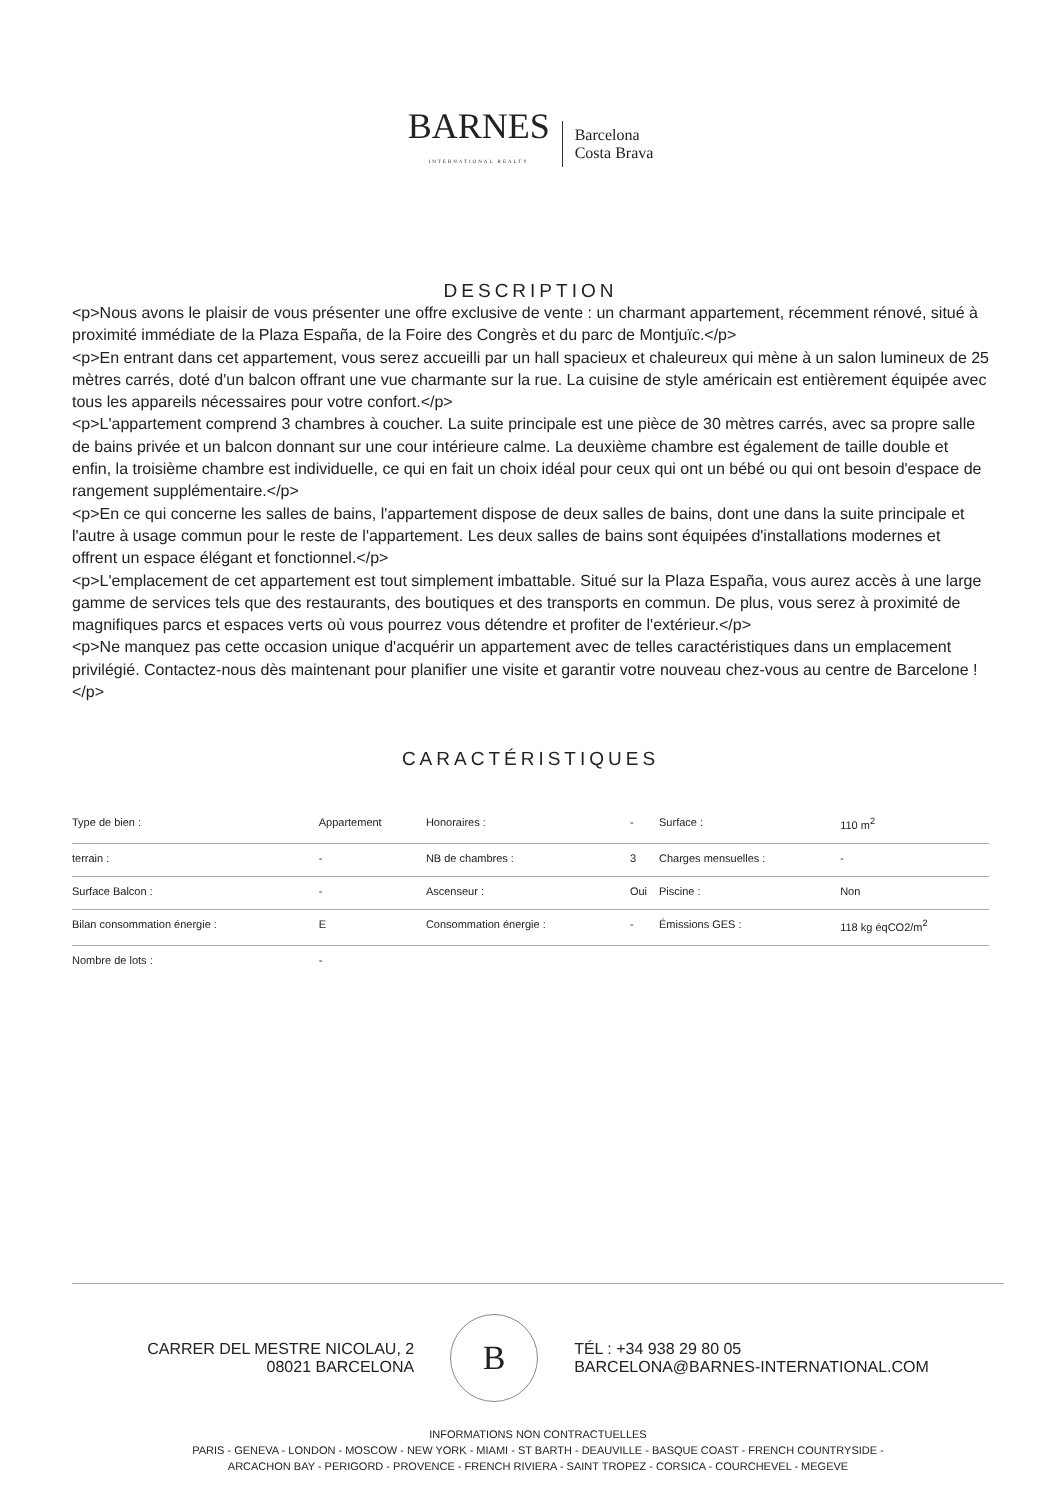BARNES
INTERNATIONAL REALTY
Barcelona
Costa Brava
DESCRIPTION
<p>Nous avons le plaisir de vous présenter une offre exclusive de vente : un charmant appartement, récemment rénové, situé à proximité immédiate de la Plaza España, de la Foire des Congrès et du parc de Montjuïc.</p>
<p>En entrant dans cet appartement, vous serez accueilli par un hall spacieux et chaleureux qui mène à un salon lumineux de 25 mètres carrés, doté d'un balcon offrant une vue charmante sur la rue. La cuisine de style américain est entièrement équipée avec tous les appareils nécessaires pour votre confort.</p>
<p>L'appartement comprend 3 chambres à coucher. La suite principale est une pièce de 30 mètres carrés, avec sa propre salle de bains privée et un balcon donnant sur une cour intérieure calme. La deuxième chambre est également de taille double et enfin, la troisième chambre est individuelle, ce qui en fait un choix idéal pour ceux qui ont un bébé ou qui ont besoin d'espace de rangement supplémentaire.</p>
<p>En ce qui concerne les salles de bains, l'appartement dispose de deux salles de bains, dont une dans la suite principale et l'autre à usage commun pour le reste de l'appartement. Les deux salles de bains sont équipées d'installations modernes et offrent un espace élégant et fonctionnel.</p>
<p>L'emplacement de cet appartement est tout simplement imbattable. Situé sur la Plaza España, vous aurez accès à une large gamme de services tels que des restaurants, des boutiques et des transports en commun. De plus, vous serez à proximité de magnifiques parcs et espaces verts où vous pourrez vous détendre et profiter de l'extérieur.</p>
<p>Ne manquez pas cette occasion unique d'acquérir un appartement avec de telles caractéristiques dans un emplacement privilégié. Contactez-nous dès maintenant pour planifier une visite et garantir votre nouveau chez-vous au centre de Barcelone !</p>
CARACTÉRISTIQUES
| Type de bien : | Appartement | Honoraires : | - | Surface : | 110 m<sup>2</sup> |
| terrain : | - | NB de chambres : | 3 | Charges mensuelles : | - |
| Surface Balcon : | - | Ascenseur : | Oui | Piscine : | Non |
| Bilan consommation énergie : | E | Consommation énergie : | - | Émissions GES : | 118 kg éqCO2/m<sup>2</sup> |
| Nombre de lots : | - | | | | |
CARRER DEL MESTRE NICOLAU, 2
08021 BARCELONA
B
TÉL : +34 938 29 80 05
BARCELONA@BARNES-INTERNATIONAL.COM
INFORMATIONS NON CONTRACTUELLES
PARIS - GENEVA - LONDON - MOSCOW - NEW YORK - MIAMI - ST BARTH - DEAUVILLE - BASQUE COAST - FRENCH COUNTRYSIDE -
ARCACHON BAY - PERIGORD - PROVENCE - FRENCH RIVIERA - SAINT TROPEZ - CORSICA - COURCHEVEL - MEGEVE